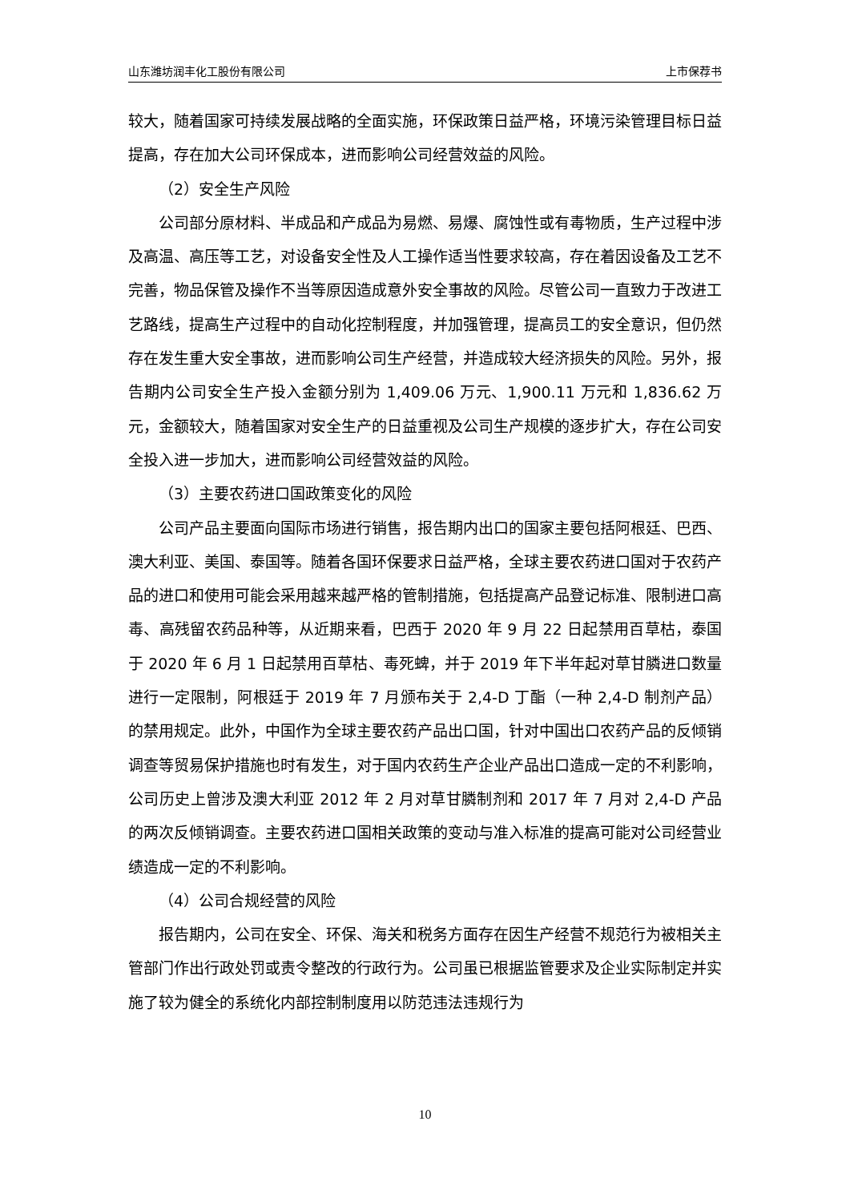山东潍坊润丰化工股份有限公司 上市保荐书
较大，随着国家可持续发展战略的全面实施，环保政策日益严格，环境污染管理目标日益提高，存在加大公司环保成本，进而影响公司经营效益的风险。
（2）安全生产风险
公司部分原材料、半成品和产成品为易燃、易爆、腐蚀性或有毒物质，生产过程中涉及高温、高压等工艺，对设备安全性及人工操作适当性要求较高，存在着因设备及工艺不完善，物品保管及操作不当等原因造成意外安全事故的风险。尽管公司一直致力于改进工艺路线，提高生产过程中的自动化控制程度，并加强管理，提高员工的安全意识，但仍然存在发生重大安全事故，进而影响公司生产经营，并造成较大经济损失的风险。另外，报告期内公司安全生产投入金额分别为 1,409.06 万元、1,900.11 万元和 1,836.62 万元，金额较大，随着国家对安全生产的日益重视及公司生产规模的逐步扩大，存在公司安全投入进一步加大，进而影响公司经营效益的风险。
（3）主要农药进口国政策变化的风险
公司产品主要面向国际市场进行销售，报告期内出口的国家主要包括阿根廷、巴西、澳大利亚、美国、泰国等。随着各国环保要求日益严格，全球主要农药进口国对于农药产品的进口和使用可能会采用越来越严格的管制措施，包括提高产品登记标准、限制进口高毒、高残留农药品种等，从近期来看，巴西于 2020 年 9 月 22 日起禁用百草枯，泰国于 2020 年 6 月 1 日起禁用百草枯、毒死蜱，并于 2019 年下半年起对草甘膦进口数量进行一定限制，阿根廷于 2019 年 7 月颁布关于 2,4-D 丁酯（一种 2,4-D 制剂产品）的禁用规定。此外，中国作为全球主要农药产品出口国，针对中国出口农药产品的反倾销调查等贸易保护措施也时有发生，对于国内农药生产企业产品出口造成一定的不利影响，公司历史上曾涉及澳大利亚 2012 年 2 月对草甘膦制剂和 2017 年 7 月对 2,4-D 产品的两次反倾销调查。主要农药进口国相关政策的变动与准入标准的提高可能对公司经营业绩造成一定的不利影响。
（4）公司合规经营的风险
报告期内，公司在安全、环保、海关和税务方面存在因生产经营不规范行为被相关主管部门作出行政处罚或责令整改的行政行为。公司虽已根据监管要求及企业实际制定并实施了较为健全的系统化内部控制制度用以防范违法违规行为
10